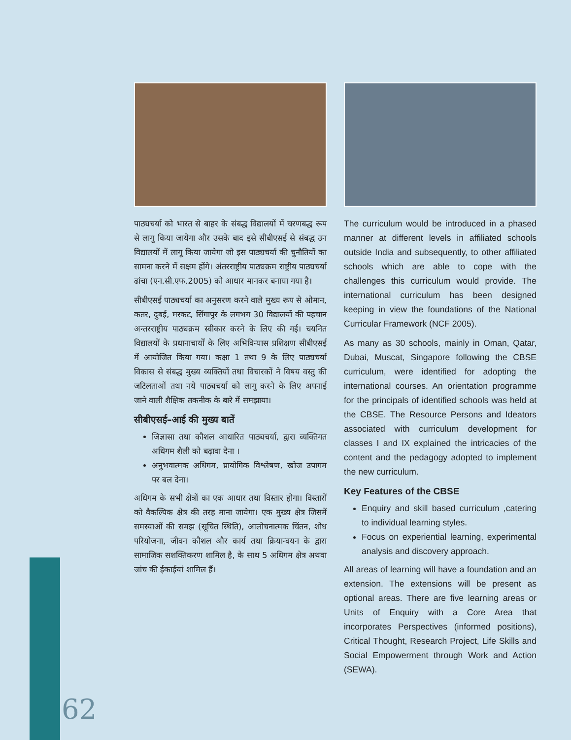पाठ्यचर्या को भारत से बाहर के संबद्ध विद्यालयों में चरणबद्ध रूप से लागू किया जायेगा और उसके बाद इसे सीबीएसई से संबद्ध उन विद्यालयों में लागू किया जायेगा जो इस पाठ्यचर्या की चुनौतियों का सामना करने में सक्षम होंगे। अंतरराष्ट्रीय पाठ्यक्रम राष्ट्रीय पाठ्यचर्या ढांचा (एन.सी.एफ.2005) को आधार मानकर बनाया गया है।
सीबीएसई पाठ्यचर्या का अनुसरण करने वाले मुख्य रूप से ओमान, कतर, दुबई, मस्कट, सिंगापुर के लगभग 30 विद्यालयों की पहचान अन्तरराष्ट्रीय पाठ्यक्रम स्वीकार करने के लिए की गई। चयनित विद्यालयों के प्रधानाचार्यों के लिए अभिविन्यास प्रशिक्षण सीबीएसई में आयोजित किया गया। कक्षा 1 तथा 9 के लिए पाठ्यचर्या विकास से संबद्ध मुख्य व्यक्तियों तथा विचारकों ने विषय वस्तु की जटिलताओं तथा नये पाठ्यचर्या को लागू करने के लिए अपनाई जाने वाली शैक्षिक तकनीक के बारे में समझाया।
सीबीएसई–आई की मुख्य बातें
जिज्ञासा तथा कौशल आधारित पाठ्यचर्या, द्वारा व्यक्तिगत अधिगम शैली को बढ़ावा देना ।
अनुभवात्मक अधिगम, प्रायोगिक विश्लेषण, खोज उपागम पर बल देना।
अधिगम के सभी क्षेत्रों का एक आधार तथा विस्तार होगा। विस्तारों को वैकल्पिक क्षेत्र की तरह माना जायेगा। एक मुख्य क्षेत्र जिसमें समस्याओं की समझ (सूचित स्थिति), आलोचनात्मक चिंतन, शोध परियोजना, जीवन कौशल और कार्य तथा क्रियान्वयन के द्वारा सामाजिक सशक्तिकरण शामिल है, के साथ 5 अधिगम क्षेत्र अथवा जांच की ईकाईयां शामिल हैं।
The curriculum would be introduced in a phased manner at different levels in affiliated schools outside India and subsequently, to other affiliated schools which are able to cope with the challenges this curriculum would provide. The international curriculum has been designed keeping in view the foundations of the National Curricular Framework (NCF 2005).
As many as 30 schools, mainly in Oman, Qatar, Dubai, Muscat, Singapore following the CBSE curriculum, were identified for adopting the international courses. An orientation programme for the principals of identified schools was held at the CBSE. The Resource Persons and Ideators associated with curriculum development for classes I and IX explained the intricacies of the content and the pedagogy adopted to implement the new curriculum.
Key Features of the CBSE
Enquiry and skill based curriculum ,catering to individual learning styles.
Focus on experiential learning, experimental analysis and discovery approach.
All areas of learning will have a foundation and an extension. The extensions will be present as optional areas. There are five learning areas or Units of Enquiry with a Core Area that incorporates Perspectives (informed positions), Critical Thought, Research Project, Life Skills and Social Empowerment through Work and Action (SEWA).
62